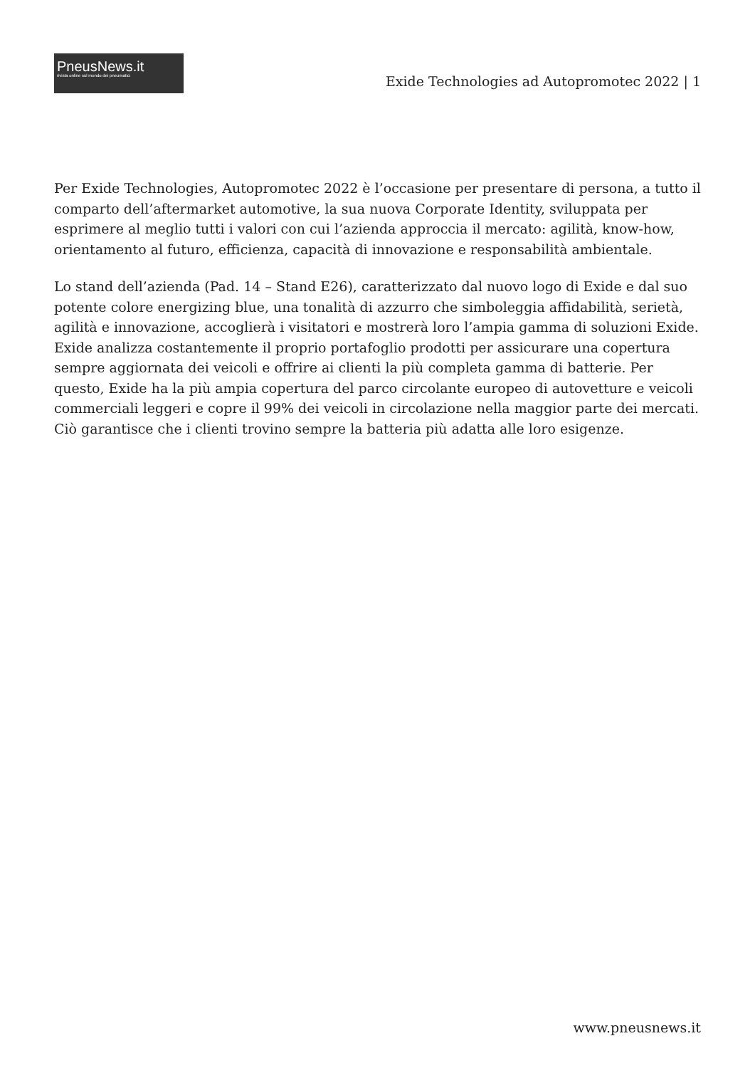PneusNews.it
rivista online sul mondo dei pneumatici
Exide Technologies ad Autopromotec 2022 | 1
Per Exide Technologies, Autopromotec 2022 è l’occasione per presentare di persona, a tutto il comparto dell’aftermarket automotive, la sua nuova Corporate Identity, sviluppata per esprimere al meglio tutti i valori con cui l’azienda approccia il mercato: agilità, know-how, orientamento al futuro, efficienza, capacità di innovazione e responsabilità ambientale.
Lo stand dell’azienda (Pad. 14 – Stand E26), caratterizzato dal nuovo logo di Exide e dal suo potente colore energizing blue, una tonalità di azzurro che simboleggia affidabilità, serietà, agilità e innovazione, accoglierà i visitatori e mostrerà loro l’ampia gamma di soluzioni Exide. Exide analizza costantemente il proprio portafoglio prodotti per assicurare una copertura sempre aggiornata dei veicoli e offrire ai clienti la più completa gamma di batterie. Per questo, Exide ha la più ampia copertura del parco circolante europeo di autovetture e veicoli commerciali leggeri e copre il 99% dei veicoli in circolazione nella maggior parte dei mercati. Ciò garantisce che i clienti trovino sempre la batteria più adatta alle loro esigenze.
www.pneusnews.it